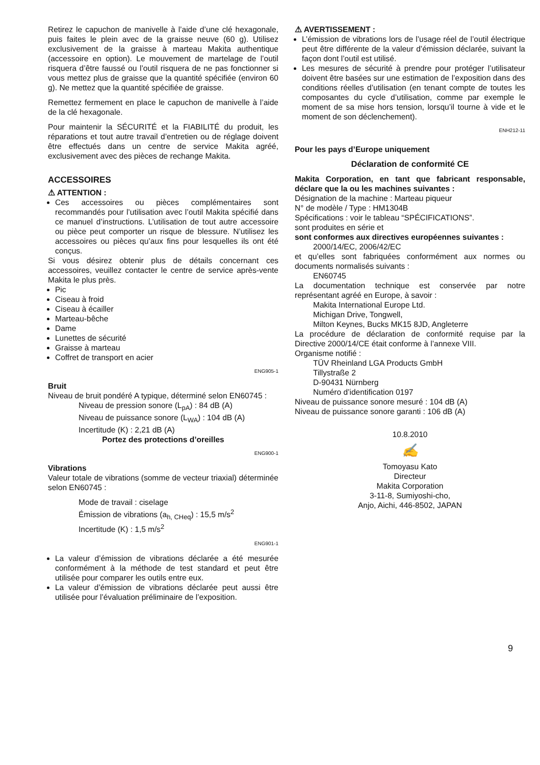Retirez le capuchon de manivelle à l’aide d’une clé hexagonale, puis faites le plein avec de la graisse neuve (60 g). Utilisez exclusivement de la graisse à marteau Makita authentique (accessoire en option). Le mouvement de martelage de l’outil risquera d’être faussé ou l’outil risquera de ne pas fonctionner si vous mettez plus de graisse que la quantité spécifiée (environ 60 g). Ne mettez que la quantité spécifiée de graisse.
Remettez fermement en place le capuchon de manivelle à l’aide de la clé hexagonale.
Pour maintenir la SÉCURITÉ et la FIABILITÉ du produit, les réparations et tout autre travail d’entretien ou de réglage doivent être effectués dans un centre de service Makita agréé, exclusivement avec des pièces de rechange Makita.
ACCESSOIRES
⚠ ATTENTION :
Ces accessoires ou pièces complémentaires sont recommandés pour l’utilisation avec l’outil Makita spécifié dans ce manuel d’instructions. L’utilisation de tout autre accessoire ou pièce peut comporter un risque de blessure. N’utilisez les accessoires ou pièces qu’aux fins pour lesquelles ils ont été conçus.
Si vous désirez obtenir plus de détails concernant ces accessoires, veuillez contacter le centre de service après-vente Makita le plus près.
Pic
Ciseau à froid
Ciseau à écailler
Marteau-bêche
Dame
Lunettes de sécurité
Graisse à marteau
Coffret de transport en acier
ENG905-1
Bruit
Niveau de bruit pondéré A typique, déterminé selon EN60745 :
Niveau de pression sonore (L<sub>pA</sub>) : 84 dB (A)
Niveau de puissance sonore (L<sub>WA</sub>) : 104 dB (A)
Incertitude (K) : 2,21 dB (A)
Portez des protections d’oreilles
ENG900-1
Vibrations
Valeur totale de vibrations (somme de vecteur triaxial) déterminée selon EN60745 :
Mode de travail : ciselage
Émission de vibrations (a<sub>h, CHeq</sub>) : 15,5 m/s<sup>2</sup>
Incertitude (K) : 1,5 m/s<sup>2</sup>
ENG901-1
La valeur d’émission de vibrations déclarée a été mesurée conformément à la méthode de test standard et peut être utilisée pour comparer les outils entre eux.
La valeur d’émission de vibrations déclarée peut aussi être utilisée pour l’évaluation préliminaire de l’exposition.
⚠ AVERTISSEMENT :
L’émission de vibrations lors de l’usage réel de l’outil électrique peut être différente de la valeur d’émission déclarée, suivant la façon dont l’outil est utilisé.
Les mesures de sécurité à prendre pour protéger l’utilisateur doivent être basées sur une estimation de l’exposition dans des conditions réelles d’utilisation (en tenant compte de toutes les composantes du cycle d’utilisation, comme par exemple le moment de sa mise hors tension, lorsqu’il tourne à vide et le moment de son déclenchement).
ENH212-11
Pour les pays d’Europe uniquement
Déclaration de conformité CE
Makita Corporation, en tant que fabricant responsable, déclare que la ou les machines suivantes :
Désignation de la machine : Marteau piqueur
N° de modèle / Type : HM1304B
Spécifications : voir le tableau “SPÉCIFICATIONS”.
sont produites en série et
sont conformes aux directives européennes suivantes :
2000/14/EC, 2006/42/EC
et qu’elles sont fabriquées conformément aux normes ou documents normalisés suivants :
EN60745
La documentation technique est conservée par notre représentant agréé en Europe, à savoir :
Makita International Europe Ltd.
Michigan Drive, Tongwell,
Milton Keynes, Bucks MK15 8JD, Angleterre
La procédure de déclaration de conformité requise par la Directive 2000/14/CE était conforme à l’annexe VIII.
Organisme notifié :
TÜV Rheinland LGA Products GmbH
Tillystraße 2
D-90431 Nürnberg
Numéro d’identification 0197
Niveau de puissance sonore mesuré : 104 dB (A)
Niveau de puissance sonore garanti : 106 dB (A)
10.8.2010
✍
Tomoyasu Kato
Directeur
Makita Corporation
3-11-8, Sumiyoshi-cho,
Anjo, Aichi, 446-8502, JAPAN
9